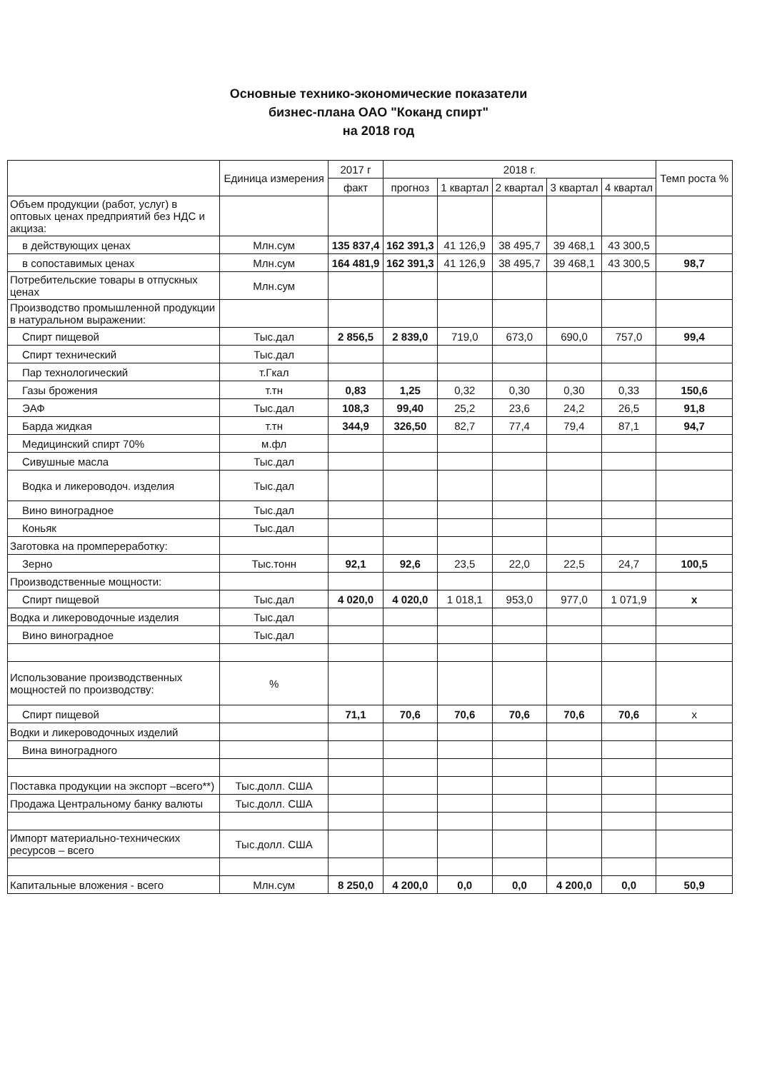Основные технико-экономические показатели
бизнес-плана ОАО "Коканд спирт"
на 2018 год
| | Единица измерения | 2017 г | 2018 г. | | | | | Темп роста % |
| --- | --- | --- | --- | --- | --- | --- | --- | --- |
| | | факт | прогноз | 1 квартал | 2 квартал | 3 квартал | 4 квартал | |
| Объем продукции (работ, услуг) в оптовых ценах предприятий без НДС и акциза: | | | | | | | | |
| в действующих ценах | Млн.сум | 135 837,4 | 162 391,3 | 41 126,9 | 38 495,7 | 39 468,1 | 43 300,5 | |
| в сопоставимых ценах | Млн.сум | 164 481,9 | 162 391,3 | 41 126,9 | 38 495,7 | 39 468,1 | 43 300,5 | 98,7 |
| Потребительские товары в отпускных ценах | Млн.сум | | | | | | | |
| Производство промышленной продукции в натуральном выражении: | | | | | | | | |
| Спирт пищевой | Тыс.дал | 2 856,5 | 2 839,0 | 719,0 | 673,0 | 690,0 | 757,0 | 99,4 |
| Спирт технический | Тыс.дал | | | | | | | |
| Пар технологический | т.Гкал | | | | | | | |
| Газы брожения | т.тн | 0,83 | 1,25 | 0,32 | 0,30 | 0,30 | 0,33 | 150,6 |
| ЭАФ | Тыс.дал | 108,3 | 99,40 | 25,2 | 23,6 | 24,2 | 26,5 | 91,8 |
| Барда жидкая | т.тн | 344,9 | 326,50 | 82,7 | 77,4 | 79,4 | 87,1 | 94,7 |
| Медицинский спирт 70% | м.фл | | | | | | | |
| Сивушные масла | Тыс.дал | | | | | | | |
| Водка и ликероводоч. изделия | Тыс.дал | | | | | | | |
| Вино виноградное | Тыс.дал | | | | | | | |
| Коньяк | Тыс.дал | | | | | | | |
| Заготовка на промпереработку: | | | | | | | | |
| Зерно | Тыс.тонн | 92,1 | 92,6 | 23,5 | 22,0 | 22,5 | 24,7 | 100,5 |
| Производственные мощности: | | | | | | | | |
| Спирт пищевой | Тыс.дал | 4 020,0 | 4 020,0 | 1 018,1 | 953,0 | 977,0 | 1 071,9 | x |
| Водка и ликероводочные изделия | Тыс.дал | | | | | | | |
| Вино виноградное | Тыс.дал | | | | | | | |
| Использование производственных мощностей по производству: | % | | | | | | | |
| Спирт пищевой | | 71,1 | 70,6 | 70,6 | 70,6 | 70,6 | 70,6 | x |
| Водки и ликероводочных изделий | | | | | | | | |
| Вина виноградного | | | | | | | | |
| Поставка продукции на экспорт –всего**) | Тыс.долл. США | | | | | | | |
| Продажа Центральному банку валюты | Тыс.долл. США | | | | | | | |
| Импорт материально-технических ресурсов – всего | Тыс.долл. США | | | | | | | |
| Капитальные вложения - всего | Млн.сум | 8 250,0 | 4 200,0 | 0,0 | 0,0 | 4 200,0 | 0,0 | 50,9 |